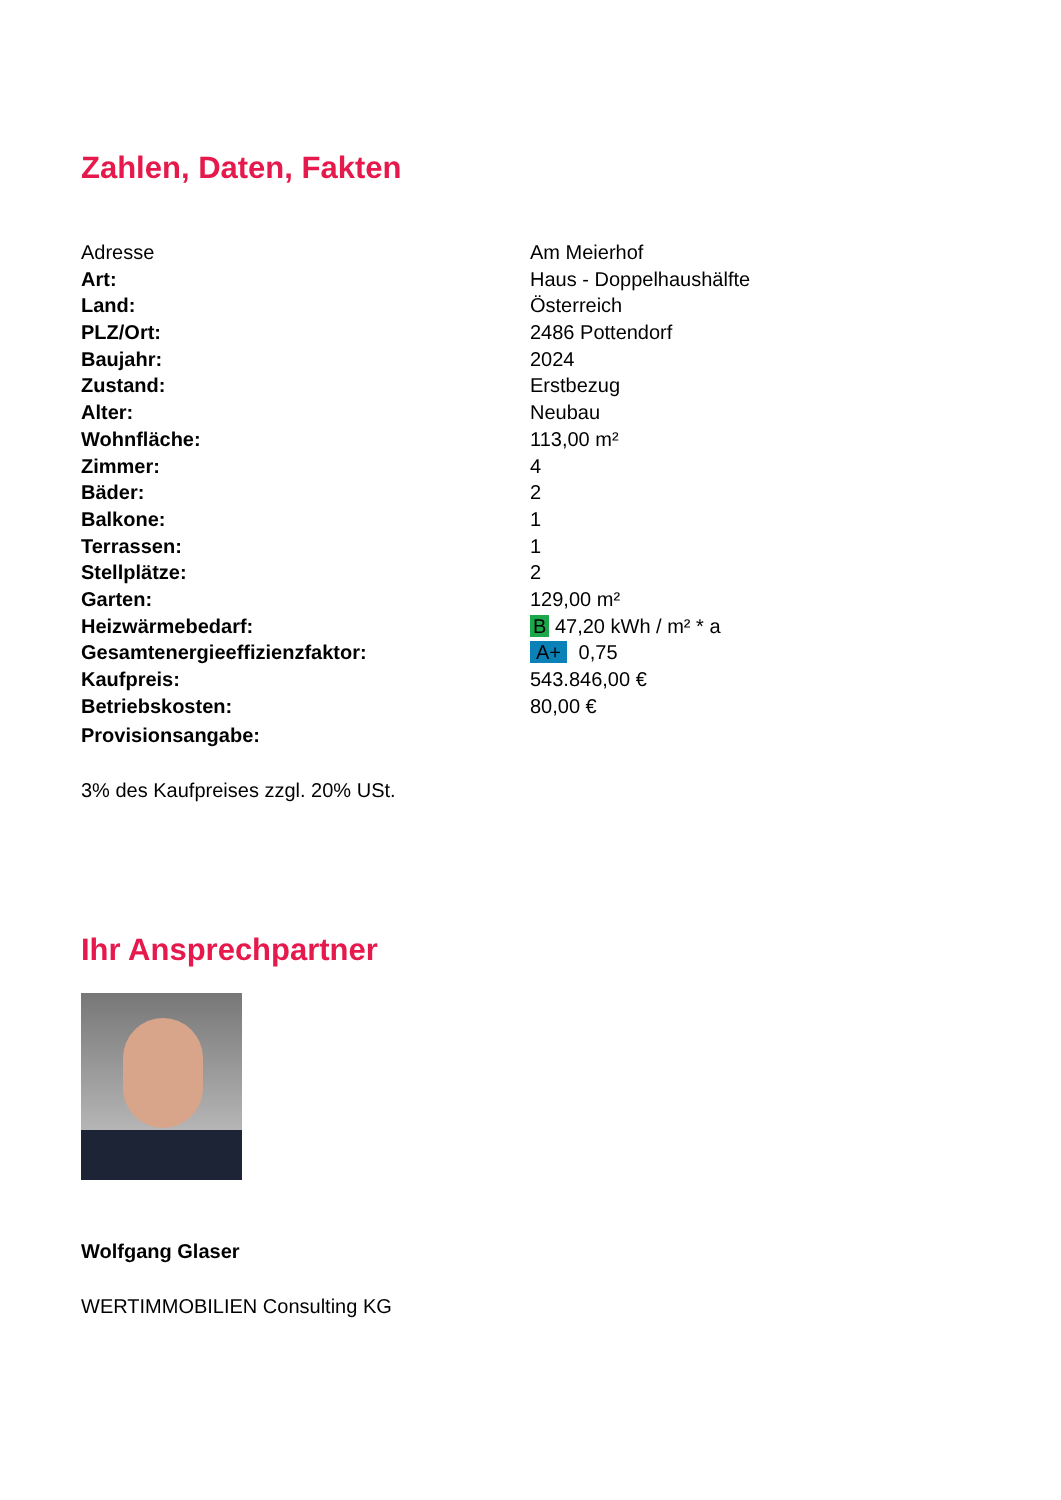Zahlen, Daten, Fakten
| Adresse | Am Meierhof |
| Art: | Haus - Doppelhaushälfte |
| Land: | Österreich |
| PLZ/Ort: | 2486 Pottendorf |
| Baujahr: | 2024 |
| Zustand: | Erstbezug |
| Alter: | Neubau |
| Wohnfläche: | 113,00 m² |
| Zimmer: | 4 |
| Bäder: | 2 |
| Balkone: | 1 |
| Terrassen: | 1 |
| Stellplätze: | 2 |
| Garten: | 129,00 m² |
| Heizwärmebedarf: | B 47,20 kWh / m² * a |
| Gesamtenergieeffizienzfaktor: | A+ 0,75 |
| Kaufpreis: | 543.846,00 € |
| Betriebskosten: | 80,00 € |
| Provisionsangabe: | |
3% des Kaufpreises zzgl. 20% USt.
Ihr Ansprechpartner
Wolfgang Glaser
WERTIMMOBILIEN Consulting KG